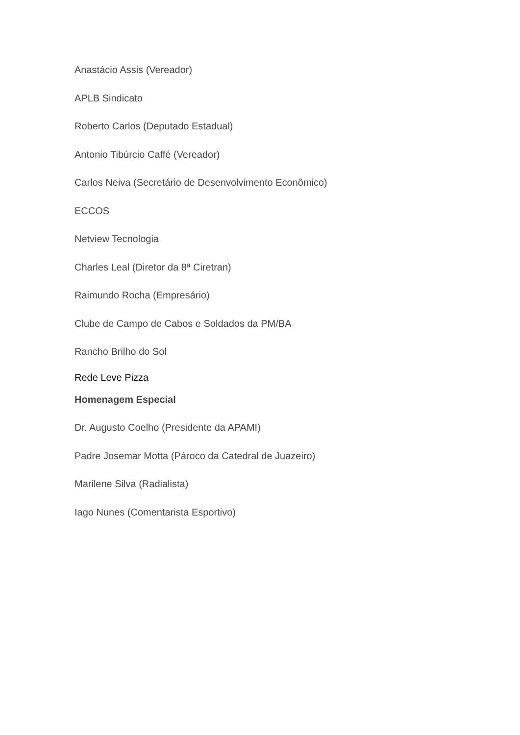Anastácio Assis (Vereador)
APLB Sindicato
Roberto Carlos (Deputado Estadual)
Antonio Tibúrcio Caffé (Vereador)
Carlos Neiva (Secretário de Desenvolvimento Econômico)
ECCOS
Netview Tecnologia
Charles Leal (Diretor da 8ª Ciretran)
Raimundo Rocha (Empresário)
Clube de Campo de Cabos e Soldados da PM/BA
Rancho Brilho do Sol
Rede Leve Pizza
Homenagem Especial
Dr. Augusto Coelho (Presidente da APAMI)
Padre Josemar Motta (Pároco da Catedral de Juazeiro)
Marilene Silva (Radialista)
Iago Nunes (Comentarista Esportivo)